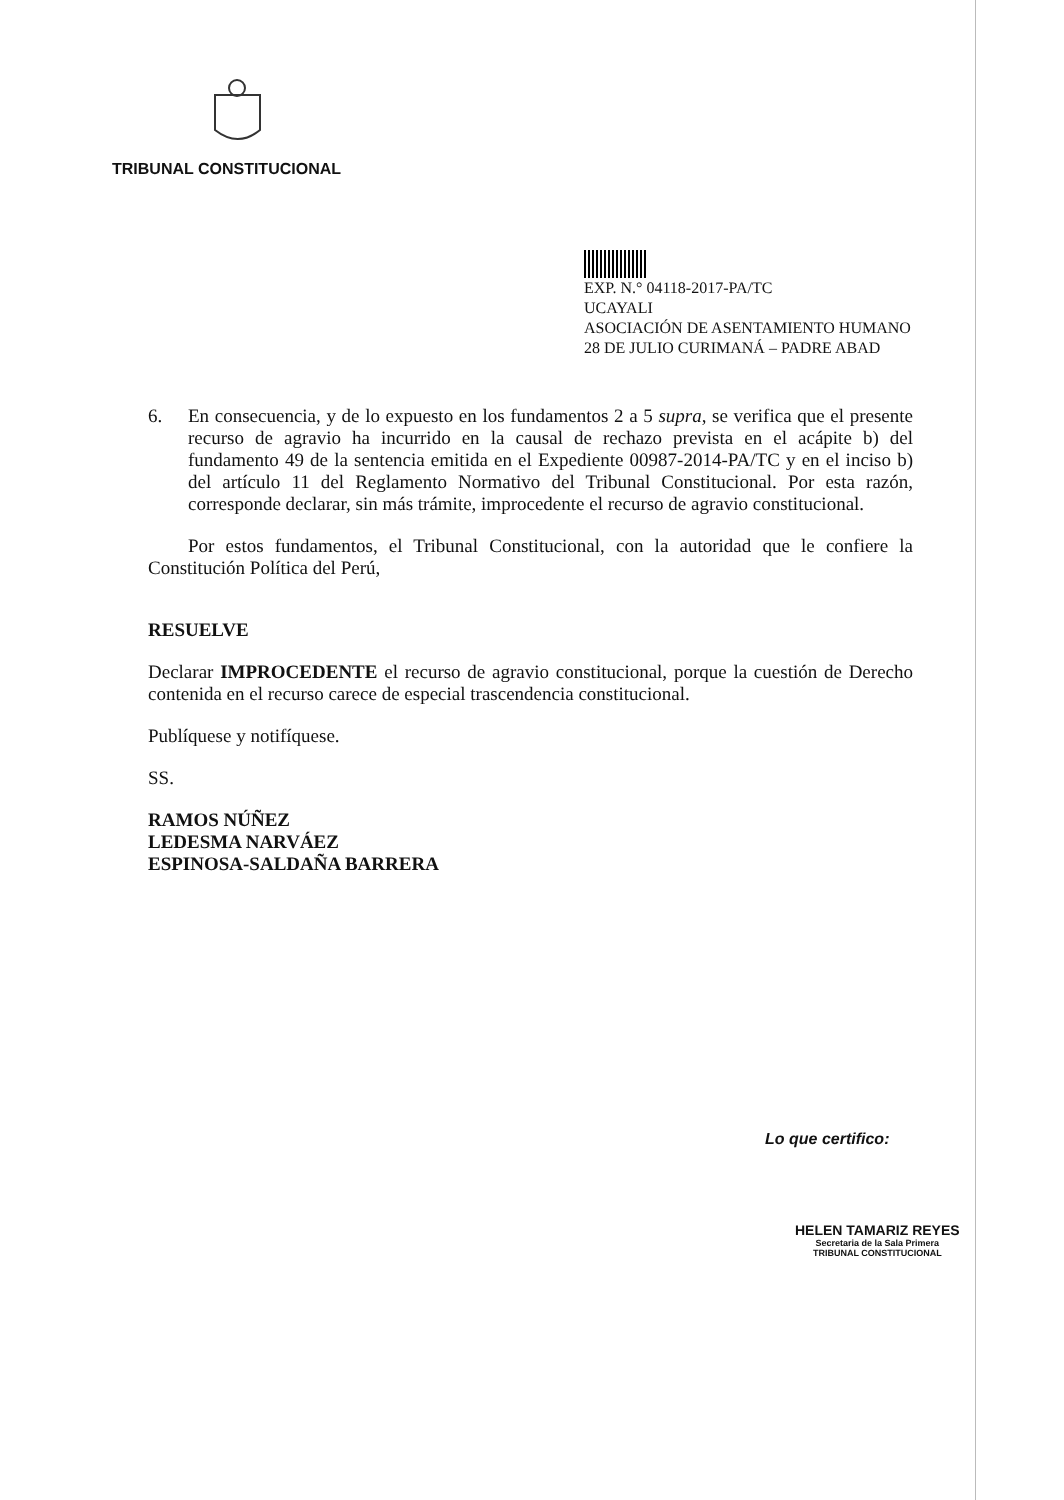TRIBUNAL CONSTITUCIONAL
EXP. N.° 04118-2017-PA/TC
UCAYALI
ASOCIACIÓN DE ASENTAMIENTO HUMANO 28 DE JULIO CURIMANÁ – PADRE ABAD
6. En consecuencia, y de lo expuesto en los fundamentos 2 a 5 supra, se verifica que el presente recurso de agravio ha incurrido en la causal de rechazo prevista en el acápite b) del fundamento 49 de la sentencia emitida en el Expediente 00987-2014-PA/TC y en el inciso b) del artículo 11 del Reglamento Normativo del Tribunal Constitucional. Por esta razón, corresponde declarar, sin más trámite, improcedente el recurso de agravio constitucional.
Por estos fundamentos, el Tribunal Constitucional, con la autoridad que le confiere la Constitución Política del Perú,
RESUELVE
Declarar IMPROCEDENTE el recurso de agravio constitucional, porque la cuestión de Derecho contenida en el recurso carece de especial trascendencia constitucional.
Publíquese y notifíquese.
SS.
RAMOS NÚÑEZ
LEDESMA NARVÁEZ
ESPINOSA-SALDAÑA BARRERA
Lo que certifico:
HELEN TAMARIZ REYES
Secretaria de la Sala Primera
TRIBUNAL CONSTITUCIONAL